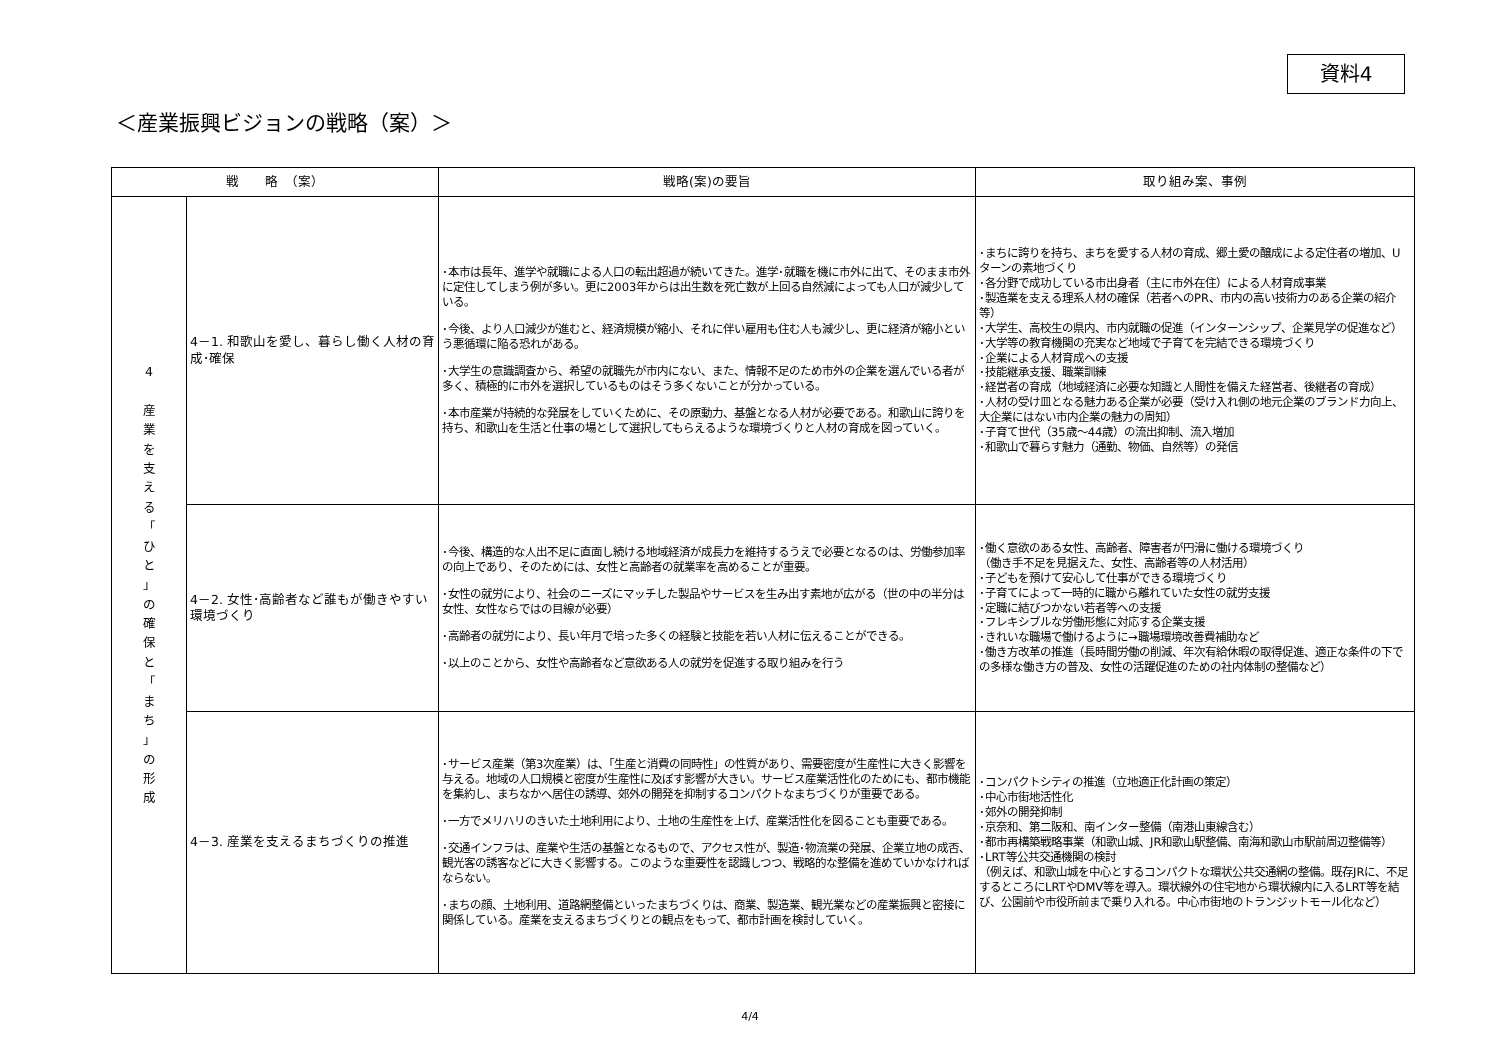資料4
＜産業振興ビジョンの戦略（案）＞
| 戦 略 （案） | | 戦略(案)の要旨 | 取り組み案、事例 |
| --- | --- | --- | --- |
| 4 産 業 を 支 え る 「 ひ と 」 の 確 保 と 「 ま ち 」 の 形 成 | 4－1. 和歌山を愛し、暮らし働く人材の育成･確保 | ･本市は長年、進学や就職による人口の転出超過が続いてきた。進学･就職を機に市外に出て、そのまま市外に定住してしまう例が多い。更に2003年からは出生数を死亡数が上回る自然減によっても人口が減少している。 ･今後、より人口減少が進むと、経済規模が縮小、それに伴い雇用も住む人も減少し、更に経済が縮小という悪循環に陥る恐れがある。 ･大学生の意識調査から、希望の就職先が市内にない、また、情報不足のため市外の企業を選んでいる者が多く、積極的に市外を選択しているものはそう多くないことが分かっている。 ･本市産業が持続的な発展をしていくために、その原動力、基盤となる人材が必要である。和歌山に誇りを持ち、和歌山を生活と仕事の場として選択してもらえるような環境づくりと人材の育成を図っていく。 | ･まちに誇りを持ち、まちを愛する人材の育成、郷土愛の醸成による定住者の増加、Uターンの素地づくり ･各分野で成功している市出身者（主に市外在住）による人材育成事業 ･製造業を支える理系人材の確保（若者へのPR、市内の高い技術力のある企業の紹介等） ･大学生、高校生の県内、市内就職の促進（インターンシップ、企業見学の促進など） ･大学等の教育機関の充実など地域で子育てを完結できる環境づくり ･企業による人材育成への支援 ･技能継承支援、職業訓練 ･経営者の育成（地域経済に必要な知識と人間性を備えた経営者、後継者の育成） ･人材の受け皿となる魅力ある企業が必要（受け入れ側の地元企業のブランド力向上、大企業にはない市内企業の魅力の周知） ･子育て世代（35歳～44歳）の流出抑制、流入増加 ･和歌山で暮らす魅力（通勤、物価、自然等）の発信 |
| | 4－2. 女性･高齢者など誰もが働きやすい環境づくり | ･今後、構造的な人出不足に直面し続ける地域経済が成長力を維持するうえで必要となるのは、労働参加率の向上であり、そのためには、女性と高齢者の就業率を高めることが重要。 ･女性の就労により、社会のニーズにマッチした製品やサービスを生み出す素地が広がる（世の中の半分は女性、女性ならではの目線が必要） ･高齢者の就労により、長い年月で培った多くの経験と技能を若い人材に伝えることができる。 ･以上のことから、女性や高齢者など意欲ある人の就労を促進する取り組みを行う | ･働く意欲のある女性、高齢者、障害者が円滑に働ける環境づくり （働き手不足を見据えた、女性、高齢者等の人材活用） ･子どもを預けて安心して仕事ができる環境づくり ･子育てによって一時的に職から離れていた女性の就労支援 ･定職に結びつかない若者等への支援 ･フレキシブルな労働形態に対応する企業支援 ･きれいな職場で働けるように→職場環境改善費補助など ･働き方改革の推進（長時間労働の削減、年次有給休暇の取得促進、適正な条件の下での多様な働き方の普及、女性の活躍促進のための社内体制の整備など） |
| | 4－3. 産業を支えるまちづくりの推進 | ･サービス産業（第3次産業）は、「生産と消費の同時性」の性質があり、需要密度が生産性に大きく影響を与える。地域の人口規模と密度が生産性に及ぼす影響が大きい。サービス産業活性化のためにも、都市機能を集約し、まちなかへ居住の誘導、郊外の開発を抑制するコンパクトなまちづくりが重要である。 ･一方でメリハリのきいた土地利用により、土地の生産性を上げ、産業活性化を図ることも重要である。 ･交通インフラは、産業や生活の基盤となるもので、アクセス性が、製造･物流業の発展、企業立地の成否、観光客の誘客などに大きく影響する。このような重要性を認識しつつ、戦略的な整備を進めていかなければならない。 ･まちの顔、土地利用、道路網整備といったまちづくりは、商業、製造業、観光業などの産業振興と密接に関係している。産業を支えるまちづくりとの観点をもって、都市計画を検討していく。 | ･コンパクトシティの推進（立地適正化計画の策定） ･中心市街地活性化 ･郊外の開発抑制 ･京奈和、第二阪和、南インター整備（南港山東線含む） ･都市再構築戦略事業（和歌山城、JR和歌山駅整備、南海和歌山市駅前周辺整備等） ･LRT等公共交通機関の検討 （例えば、和歌山城を中心とするコンパクトな環状公共交通網の整備。既存JRに、不足するところにLRTやDMV等を導入。環状線外の住宅地から環状線内に入るLRT等を結び、公園前や市役所前まで乗り入れる。中心市街地のトランジットモール化など） |
4/4